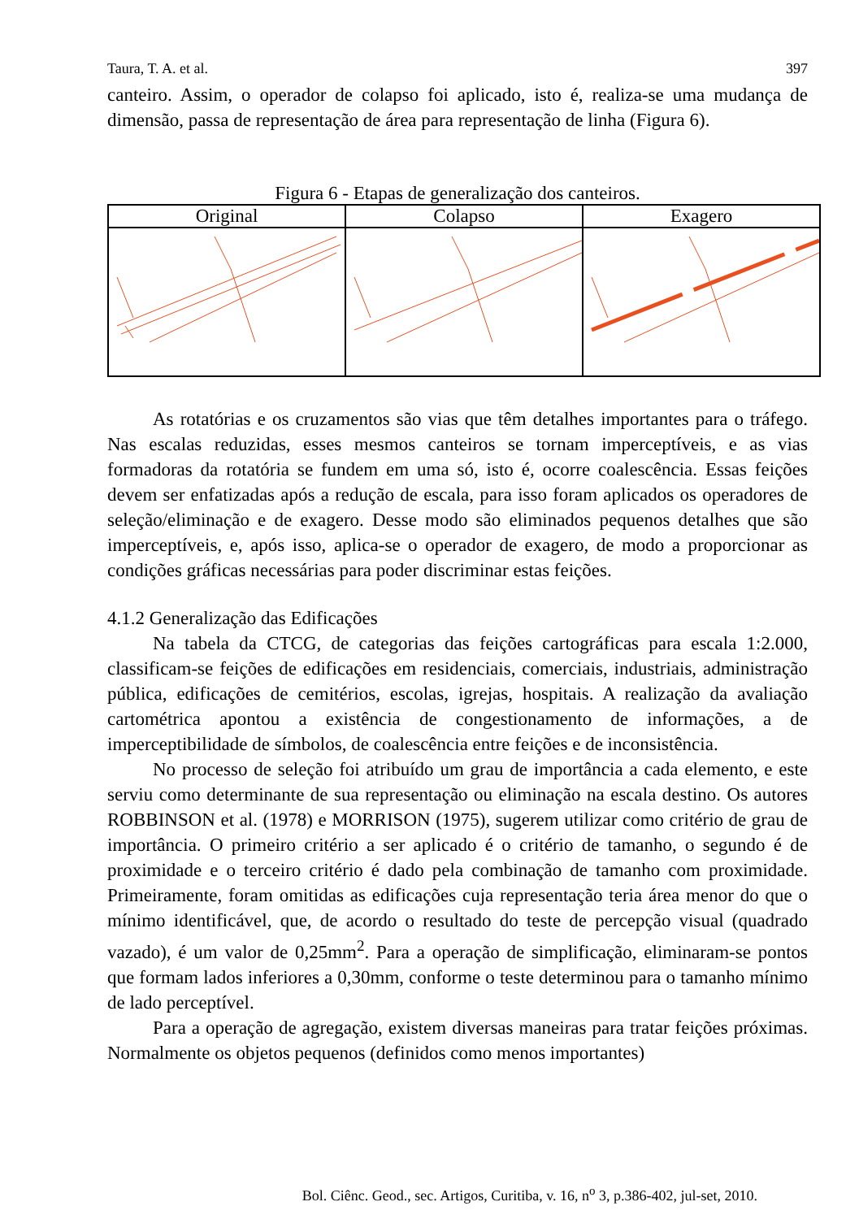Taura, T. A. et al. 397
canteiro. Assim, o operador de colapso foi aplicado, isto é, realiza-se uma mudança de dimensão, passa de representação de área para representação de linha (Figura 6).
Figura 6 - Etapas de generalização dos canteiros.
| Original | Colapso | Exagero |
| --- | --- | --- |
As rotatórias e os cruzamentos são vias que têm detalhes importantes para o tráfego. Nas escalas reduzidas, esses mesmos canteiros se tornam imperceptíveis, e as vias formadoras da rotatória se fundem em uma só, isto é, ocorre coalescência. Essas feições devem ser enfatizadas após a redução de escala, para isso foram aplicados os operadores de seleção/eliminação e de exagero. Desse modo são eliminados pequenos detalhes que são imperceptíveis, e, após isso, aplica-se o operador de exagero, de modo a proporcionar as condições gráficas necessárias para poder discriminar estas feições.
4.1.2 Generalização das Edificações
Na tabela da CTCG, de categorias das feições cartográficas para escala 1:2.000, classificam-se feições de edificações em residenciais, comerciais, industriais, administração pública, edificações de cemitérios, escolas, igrejas, hospitais. A realização da avaliação cartométrica apontou a existência de congestionamento de informações, a de imperceptibilidade de símbolos, de coalescência entre feições e de inconsistência.
No processo de seleção foi atribuído um grau de importância a cada elemento, e este serviu como determinante de sua representação ou eliminação na escala destino. Os autores ROBBINSON et al. (1978) e MORRISON (1975), sugerem utilizar como critério de grau de importância. O primeiro critério a ser aplicado é o critério de tamanho, o segundo é de proximidade e o terceiro critério é dado pela combinação de tamanho com proximidade. Primeiramente, foram omitidas as edificações cuja representação teria área menor do que o mínimo identificável, que, de acordo o resultado do teste de percepção visual (quadrado vazado), é um valor de 0,25mm<sup>2</sup>. Para a operação de simplificação, eliminaram-se pontos que formam lados inferiores a 0,30mm, conforme o teste determinou para o tamanho mínimo de lado perceptível.
Para a operação de agregação, existem diversas maneiras para tratar feições próximas. Normalmente os objetos pequenos (definidos como menos importantes)
Bol. Ciênc. Geod., sec. Artigos, Curitiba, v. 16, n<sup>o</sup> 3, p.386-402, jul-set, 2010.